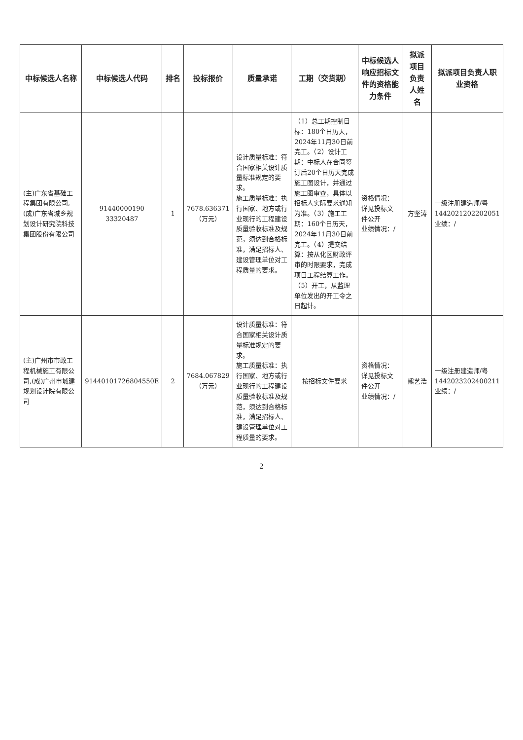| 中标候选人名称 | 中标候选人代码 | 排名 | 投标报价 | 质量承诺 | 工期（交货期） | 中标候选人响应招标文件的资格能力条件 | 拟派项目负责人姓名 | 拟派项目负责人职业资格 |
| --- | --- | --- | --- | --- | --- | --- | --- | --- |
| (主)广东省基础工程集团有限公司,(成)广东省城乡规划设计研究院科技集团股份有限公司 | 91440000190 33320487 | 1 | 7678.636371（万元） | 设计质量标准：符合国家相关设计质量标准规定的要求。 施工质量标准：执行国家、地方或行业现行的工程建设质量验收标准及规范，须达到合格标准，满足招标人、建设管理单位对工程质量的要求。 | （1）总工期控制目标：180个日历天，2024年11月30日前完工。（2）设计工期：中标人在合同签订后20个日历天完成施工图设计，并通过施工图审查，具体以招标人实际要求通知为准。（3）施工工期：160个日历天，2024年11月30日前完工。（4）提交结算：按从化区财政评审的时限要求，完成项目工程结算工作。（5）开工，从监理单位发出的开工令之日起计。 | 资格情况：详见投标文件公开 业绩情况：/ | 方坚涛 | 一级注册建造师/粤1442021202202051 业绩：/ |
| (主)广州市市政工程机械施工有限公司,(成)广州市城建规划设计院有限公司 | 91440101726804550E | 2 | 7684.067829（万元） | 设计质量标准：符合国家相关设计质量标准规定的要求。 施工质量标准：执行国家、地方或行业现行的工程建设质量验收标准及规范，须达到合格标准，满足招标人、建设管理单位对工程质量的要求。 | 按招标文件要求 | 资格情况：详见投标文件公开 业绩情况：/ | 熊艺浩 | 一级注册建造师/粤1442023202400211 业绩：/ |
2